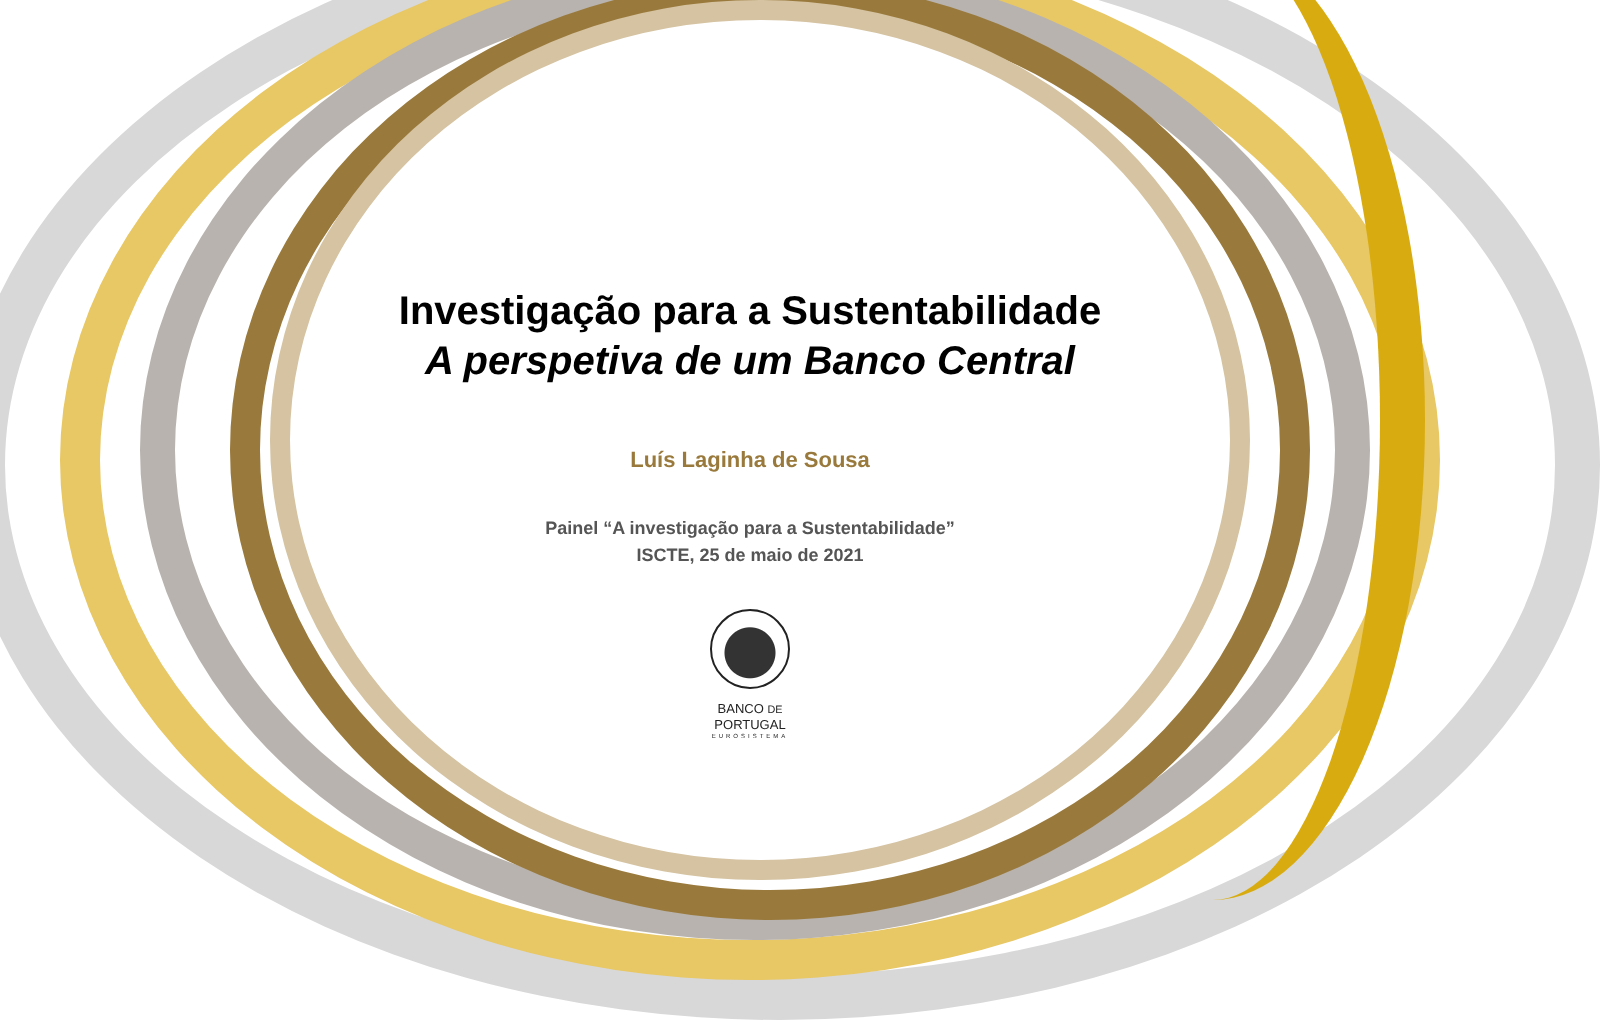Investigação para a Sustentabilidade
A perspetiva de um Banco Central
Luís Laginha de Sousa
Painel “A investigação para a Sustentabilidade”
ISCTE, 25 de maio de 2021
BANCO DE
PORTUGAL
EUROSISTEMA